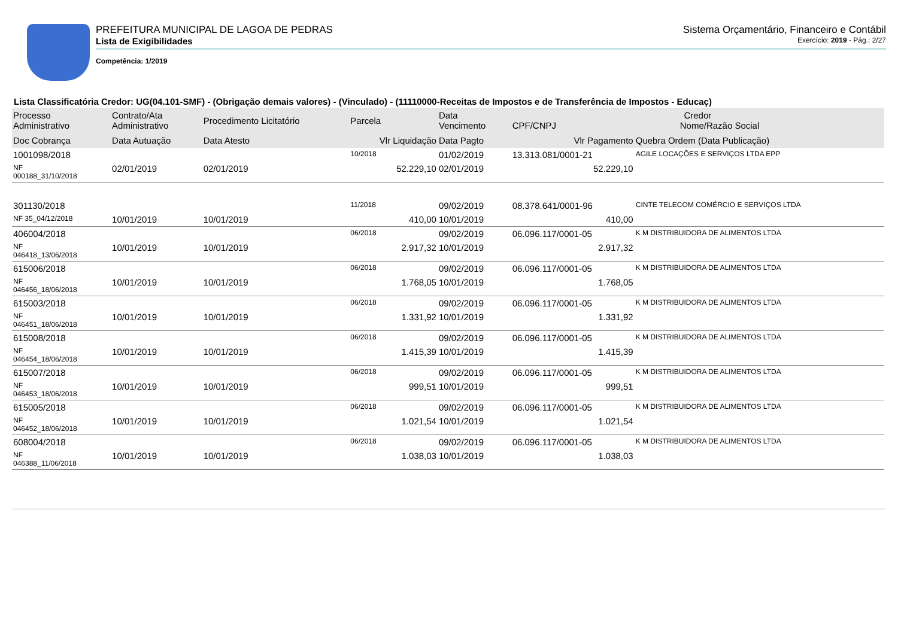PREFEITURA MUNICIPAL DE LAGOA DE PEDRAS Sistema Orçamentário, Financeiro e Contábil
Lista de Exigibilidades Exercício: 2019 - Pág.: 2/27
Competência: 1/2019
Lista Classificatória Credor: UG(04.101-SMF) - (Obrigação demais valores) - (Vinculado) - (11110000-Receitas de Impostos e de Transferência de Impostos - Educaç)
| Processo Administrativo | Contrato/Ata Administrativo | Procedimento Licitatório | Parcela | Data Vencimento | Credor CPF/CNPJ Nome/Razão Social | |
| --- | --- | --- | --- | --- | --- | --- |
| Doc Cobrança | Data Autuação | Data Atesto | Vlr Liquidação | Data Pagto | Vlr Pagamento | Quebra Ordem (Data Publicação) |
| 1001098/2018 | | | 10/2018 | 01/02/2019 | 13.313.081/0001-21 | AGILE LOCAÇÕES E SERVIÇOS LTDA EPP |
| NF 000188_31/10/2018 | 02/01/2019 | 02/01/2019 | 52.229,10 | 02/01/2019 | 52.229,10 | |
| 301130/2018 | | | 11/2018 | 09/02/2019 | 08.378.641/0001-96 | CINTE TELECOM COMÉRCIO E SERVIÇOS LTDA |
| NF 35_04/12/2018 | 10/01/2019 | 10/01/2019 | 410,00 | 10/01/2019 | 410,00 | |
| 406004/2018 | | | 06/2018 | 09/02/2019 | 06.096.117/0001-05 | K M DISTRIBUIDORA DE ALIMENTOS LTDA |
| NF 046418_13/06/2018 | 10/01/2019 | 10/01/2019 | 2.917,32 | 10/01/2019 | 2.917,32 | |
| 615006/2018 | | | 06/2018 | 09/02/2019 | 06.096.117/0001-05 | K M DISTRIBUIDORA DE ALIMENTOS LTDA |
| NF 046456_18/06/2018 | 10/01/2019 | 10/01/2019 | 1.768,05 | 10/01/2019 | 1.768,05 | |
| 615003/2018 | | | 06/2018 | 09/02/2019 | 06.096.117/0001-05 | K M DISTRIBUIDORA DE ALIMENTOS LTDA |
| NF 046451_18/06/2018 | 10/01/2019 | 10/01/2019 | 1.331,92 | 10/01/2019 | 1.331,92 | |
| 615008/2018 | | | 06/2018 | 09/02/2019 | 06.096.117/0001-05 | K M DISTRIBUIDORA DE ALIMENTOS LTDA |
| NF 046454_18/06/2018 | 10/01/2019 | 10/01/2019 | 1.415,39 | 10/01/2019 | 1.415,39 | |
| 615007/2018 | | | 06/2018 | 09/02/2019 | 06.096.117/0001-05 | K M DISTRIBUIDORA DE ALIMENTOS LTDA |
| NF 046453_18/06/2018 | 10/01/2019 | 10/01/2019 | 999,51 | 10/01/2019 | 999,51 | |
| 615005/2018 | | | 06/2018 | 09/02/2019 | 06.096.117/0001-05 | K M DISTRIBUIDORA DE ALIMENTOS LTDA |
| NF 046452_18/06/2018 | 10/01/2019 | 10/01/2019 | 1.021,54 | 10/01/2019 | 1.021,54 | |
| 608004/2018 | | | 06/2018 | 09/02/2019 | 06.096.117/0001-05 | K M DISTRIBUIDORA DE ALIMENTOS LTDA |
| NF 046388_11/06/2018 | 10/01/2019 | 10/01/2019 | 1.038,03 | 10/01/2019 | 1.038,03 | |